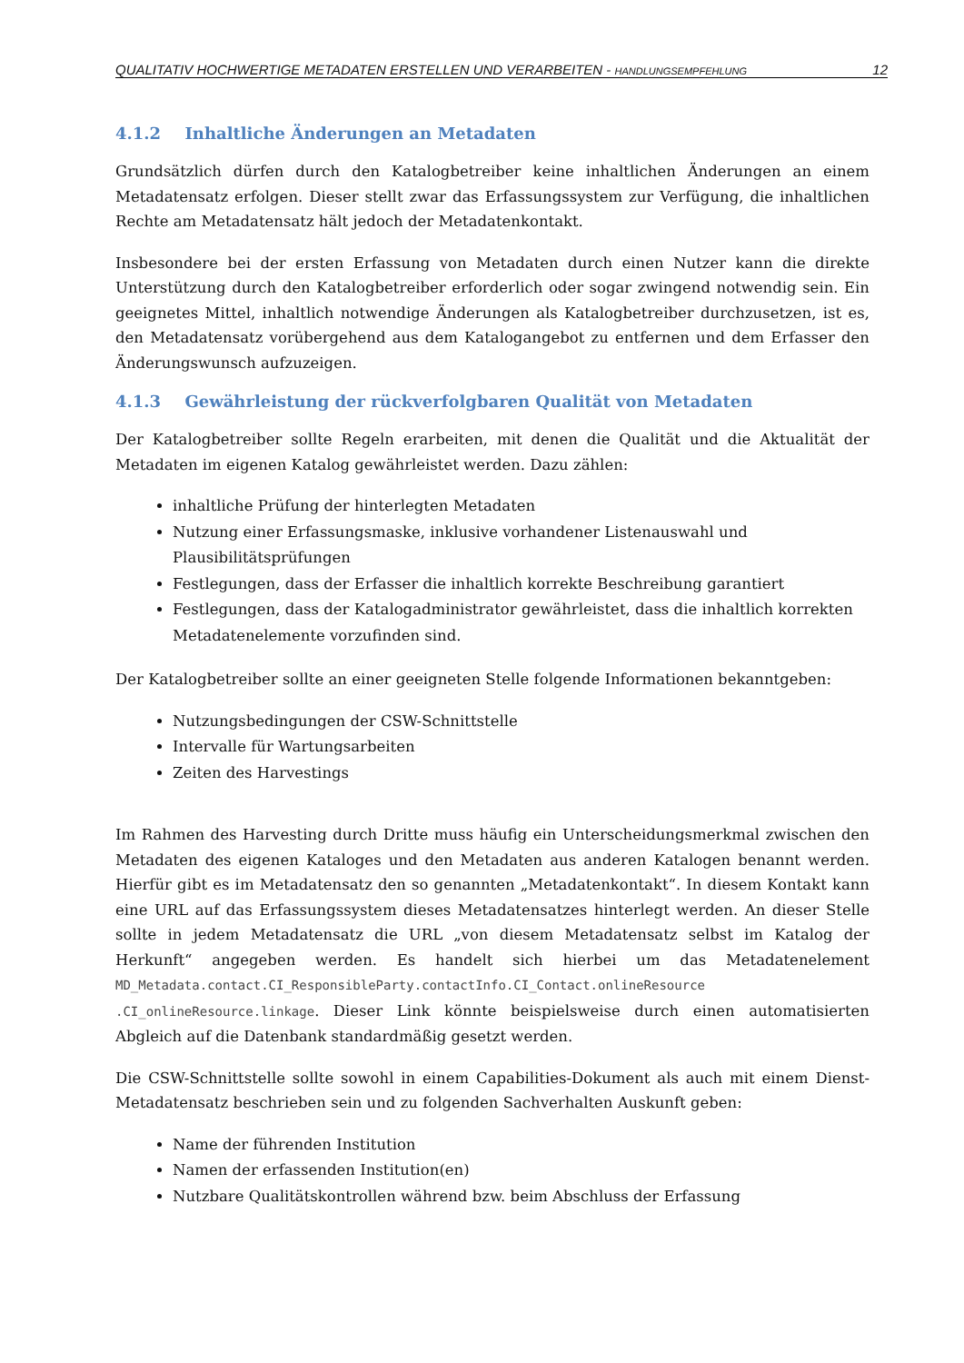QUALITATIV HOCHWERTIGE METADATEN ERSTELLEN UND VERARBEITEN - HANDLUNGSEMPFEHLUNG 12
4.1.2 Inhaltliche Änderungen an Metadaten
Grundsätzlich dürfen durch den Katalogbetreiber keine inhaltlichen Änderungen an einem Metadatensatz erfolgen. Dieser stellt zwar das Erfassungssystem zur Verfügung, die inhaltlichen Rechte am Metadatensatz hält jedoch der Metadatenkontakt.
Insbesondere bei der ersten Erfassung von Metadaten durch einen Nutzer kann die direkte Unterstützung durch den Katalogbetreiber erforderlich oder sogar zwingend notwendig sein. Ein geeignetes Mittel, inhaltlich notwendige Änderungen als Katalogbetreiber durchzusetzen, ist es, den Metadatensatz vorübergehend aus dem Katalogangebot zu entfernen und dem Erfasser den Änderungswunsch aufzuzeigen.
4.1.3 Gewährleistung der rückverfolgbaren Qualität von Metadaten
Der Katalogbetreiber sollte Regeln erarbeiten, mit denen die Qualität und die Aktualität der Metadaten im eigenen Katalog gewährleistet werden. Dazu zählen:
inhaltliche Prüfung der hinterlegten Metadaten
Nutzung einer Erfassungsmaske, inklusive vorhandener Listenauswahl und Plausibilitätsprüfungen
Festlegungen, dass der Erfasser die inhaltlich korrekte Beschreibung garantiert
Festlegungen, dass der Katalogadministrator gewährleistet, dass die inhaltlich korrekten Metadatenelemente vorzufinden sind.
Der Katalogbetreiber sollte an einer geeigneten Stelle folgende Informationen bekanntgeben:
Nutzungsbedingungen der CSW-Schnittstelle
Intervalle für Wartungsarbeiten
Zeiten des Harvestings
Im Rahmen des Harvesting durch Dritte muss häufig ein Unterscheidungsmerkmal zwischen den Metadaten des eigenen Kataloges und den Metadaten aus anderen Katalogen benannt werden. Hierfür gibt es im Metadatensatz den so genannten „Metadatenkontakt“. In diesem Kontakt kann eine URL auf das Erfassungssystem dieses Metadatensatzes hinterlegt werden. An dieser Stelle sollte in jedem Metadatensatz die URL „von diesem Metadatensatz selbst im Katalog der Herkunft“ angegeben werden. Es handelt sich hierbei um das Metadatenelement MD_Metadata.contact.CI_ResponsibleParty.contactInfo.CI_Contact.onlineResource .CI_onlineResource.linkage. Dieser Link könnte beispielsweise durch einen automatisierten Abgleich auf die Datenbank standardmäßig gesetzt werden.
Die CSW-Schnittstelle sollte sowohl in einem Capabilities-Dokument als auch mit einem Dienst-Metadatensatz beschrieben sein und zu folgenden Sachverhalten Auskunft geben:
Name der führenden Institution
Namen der erfassenden Institution(en)
Nutzbare Qualitätskontrollen während bzw. beim Abschluss der Erfassung